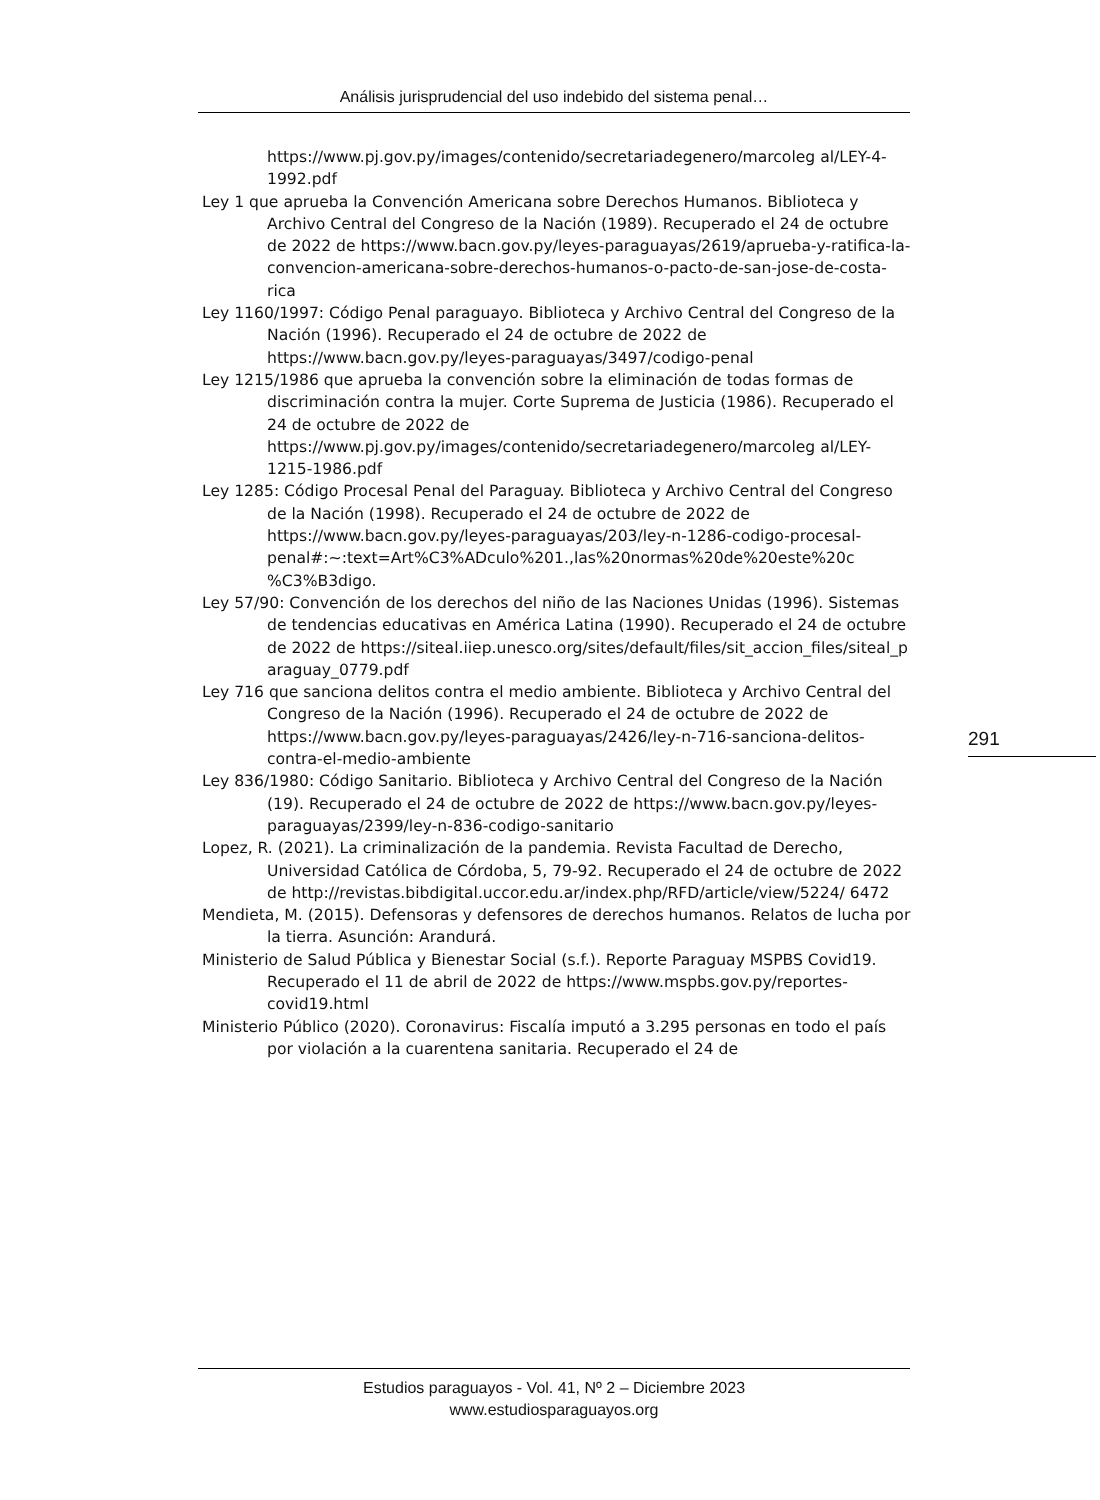Análisis jurisprudencial del uso indebido del sistema penal…
https://www.pj.gov.py/images/contenido/secretariadegenero/marcoleg al/LEY-4-1992.pdf
Ley 1 que aprueba la Convención Americana sobre Derechos Humanos. Biblioteca y Archivo Central del Congreso de la Nación (1989). Recuperado el 24 de octubre de 2022 de https://www.bacn.gov.py/leyes-paraguayas/2619/aprueba-y-ratifica-la-convencion-americana-sobre-derechos-humanos-o-pacto-de-san-jose-de-costa-rica
Ley 1160/1997: Código Penal paraguayo. Biblioteca y Archivo Central del Congreso de la Nación (1996). Recuperado el 24 de octubre de 2022 de https://www.bacn.gov.py/leyes-paraguayas/3497/codigo-penal
Ley 1215/1986 que aprueba la convención sobre la eliminación de todas formas de discriminación contra la mujer. Corte Suprema de Justicia (1986). Recuperado el 24 de octubre de 2022 de https://www.pj.gov.py/images/contenido/secretariadegenero/marcoleg al/LEY-1215-1986.pdf
Ley 1285: Código Procesal Penal del Paraguay. Biblioteca y Archivo Central del Congreso de la Nación (1998). Recuperado el 24 de octubre de 2022 de https://www.bacn.gov.py/leyes-paraguayas/203/ley-n-1286-codigo-procesal-penal#:~:text=Art%C3%ADculo%201.,las%20normas%20de%20este%20c %C3%B3digo.
Ley 57/90: Convención de los derechos del niño de las Naciones Unidas (1996). Sistemas de tendencias educativas en América Latina (1990). Recuperado el 24 de octubre de 2022 de https://siteal.iiep.unesco.org/sites/default/files/sit_accion_files/siteal_p araguay_0779.pdf
Ley 716 que sanciona delitos contra el medio ambiente. Biblioteca y Archivo Central del Congreso de la Nación (1996). Recuperado el 24 de octubre de 2022 de https://www.bacn.gov.py/leyes-paraguayas/2426/ley-n-716-sanciona-delitos-contra-el-medio-ambiente
Ley 836/1980: Código Sanitario. Biblioteca y Archivo Central del Congreso de la Nación (19). Recuperado el 24 de octubre de 2022 de https://www.bacn.gov.py/leyes-paraguayas/2399/ley-n-836-codigo-sanitario
Lopez, R. (2021). La criminalización de la pandemia. Revista Facultad de Derecho, Universidad Católica de Córdoba, 5, 79-92. Recuperado el 24 de octubre de 2022 de http://revistas.bibdigital.uccor.edu.ar/index.php/RFD/article/view/5224/ 6472
Mendieta, M. (2015). Defensoras y defensores de derechos humanos. Relatos de lucha por la tierra. Asunción: Arandurá.
Ministerio de Salud Pública y Bienestar Social (s.f.). Reporte Paraguay MSPBS Covid19. Recuperado el 11 de abril de 2022 de https://www.mspbs.gov.py/reportes-covid19.html
Ministerio Público (2020). Coronavirus: Fiscalía imputó a 3.295 personas en todo el país por violación a la cuarentena sanitaria. Recuperado el 24 de
291
Estudios paraguayos - Vol. 41, Nº 2 – Diciembre 2023
www.estudiosparaguayos.org